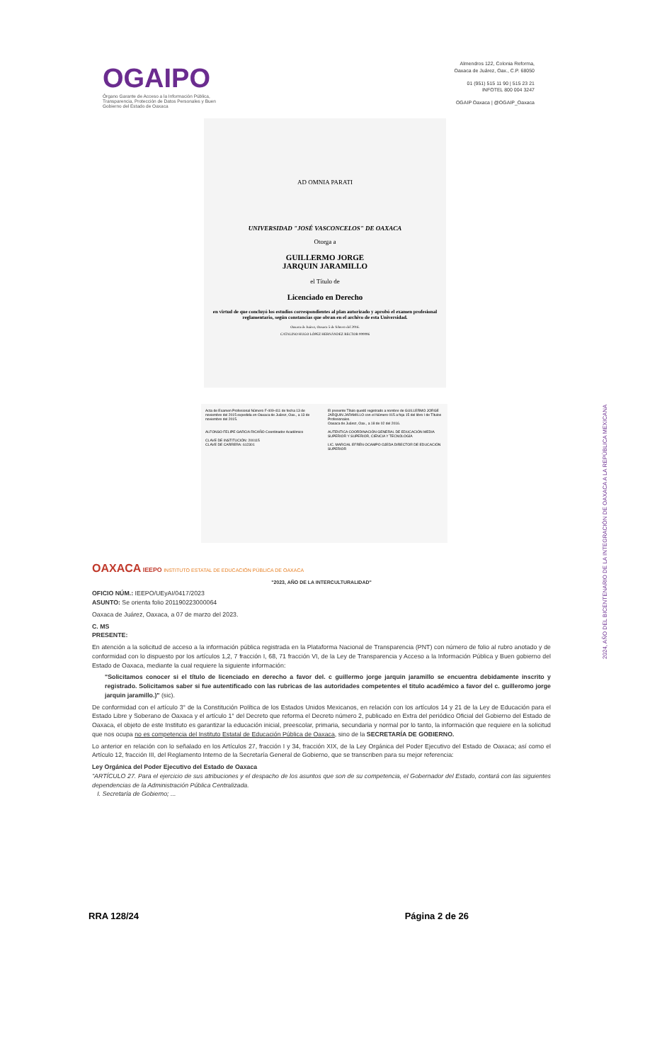OGAIPO
Órgano Garante de Acceso a la Información Pública, Transparencia, Protección de Datos Personales y Buen Gobierno del Estado de Oaxaca
Almendros 122, Colonia Reforma,
Oaxaca de Juárez, Oax., C.P. 68050
01 (951) 515 11 90 | 515 23 21
INFOTEL 800 004 3247
OGAIP Oaxaca | @OGAIP_Oaxaca
AD OMNIA PARATI
UNIVERSIDAD "JOSÉ VASCONCELOS" DE OAXACA
Otorga a
GUILLERMO JORGE
JARQUIN JARAMILLO
el Título de
Licenciado en Derecho
en virtud de que concluyó los estudios correspondientes al plan autorizado y aprobó el examen profesional reglamentario, según constancias que obran en el archivo de esta Universidad.
Oaxaca de Juárez, Oaxaca 5 de febrero del 2016.
CATALINO HUGO LÓPEZ HERNÁNDEZ RECTOR 000006
Acta de Examen Profesional Número F-409-411 de fecha 13 de noviembre del 2015 expedida en Oaxaca de Juárez, Oax., a 13 de noviembre del 2015.
ALFONSO FELIPE GARCIA RICAÑO Coordinador Académico
CLAVE DE INSTITUCIÓN: 200115
CLAVE DE CARRERA: 612301
El presente Título quedó registrado a nombre de GUILLERMO JORGE JARQUIN JARAMILLO con el Número 015 a foja 15 del libro I de Títulos Profesionales.
Oaxaca de Juárez, Oax., a 18 de 02 del 2016.
AUTENTICA COORDINACIÓN GENERAL DE EDUCACIÓN MEDIA SUPERIOR Y SUPERIOR, CIENCIA Y TECNOLOGÍA
LIC. MARCIAL EFRÉN OCAMPO OJEDA DIRECTOR DE EDUCACIÓN SUPERIOR
OAXACA IEEPO INSTITUTO ESTATAL DE EDUCACIÓN PÚBLICA DE OAXACA
"2023, AÑO DE LA INTERCULTURALIDAD"
OFICIO NÚM.: IEEPO/UEyAI/0417/2023
ASUNTO: Se orienta folio 201190223000064
Oaxaca de Juárez, Oaxaca, a 07 de marzo del 2023.
C. MS
PRESENTE:
En atención a la solicitud de acceso a la información pública registrada en la Plataforma Nacional de Transparencia (PNT) con número de folio al rubro anotado y de conformidad con lo dispuesto por los artículos 1,2, 7 fracción I, 68, 71 fracción VI, de la Ley de Transparencia y Acceso a la Información Pública y Buen gobierno del Estado de Oaxaca, mediante la cual requiere la siguiente información:
"Solicitamos conocer si el título de licenciado en derecho a favor del. c guillermo jorge jarquin jaramillo se encuentra debidamente inscrito y registrado. Solicitamos saber si fue autentificado con las rubricas de las autoridades competentes el titulo académico a favor del c. guilleromo jorge jarquin jaramillo.)" (sic).
De conformidad con el artículo 3° de la Constitución Política de los Estados Unidos Mexicanos, en relación con los artículos 14 y 21 de la Ley de Educación para el Estado Libre y Soberano de Oaxaca y el artículo 1° del Decreto que reforma el Decreto número 2, publicado en Extra del periódico Oficial del Gobierno del Estado de Oaxaca, el objeto de este Instituto es garantizar la educación inicial, preescolar, primaria, secundaria y normal por lo tanto, la información que requiere en la solicitud que nos ocupa no es competencia del Instituto Estatal de Educación Pública de Oaxaca, sino de la SECRETARÍA DE GOBIERNO.
Lo anterior en relación con lo señalado en los Artículos 27, fracción I y 34, fracción XIX, de la Ley Orgánica del Poder Ejecutivo del Estado de Oaxaca; así como el Artículo 12, fracción III, del Reglamento Interno de la Secretaría General de Gobierno, que se transcriben para su mejor referencia:
Ley Orgánica del Poder Ejecutivo del Estado de Oaxaca
"ARTÍCULO 27. Para el ejercicio de sus atribuciones y el despacho de los asuntos que son de su competencia, el Gobernador del Estado, contará con las siguientes dependencias de la Administración Pública Centralizada.
I. Secretaría de Gobierno; ...
RRA 128/24 Página 2 de 26
2024, AÑO DEL BICENTENARIO DE LA INTEGRACIÓN DE OAXACA A LA REPÚBLICA MEXICANA